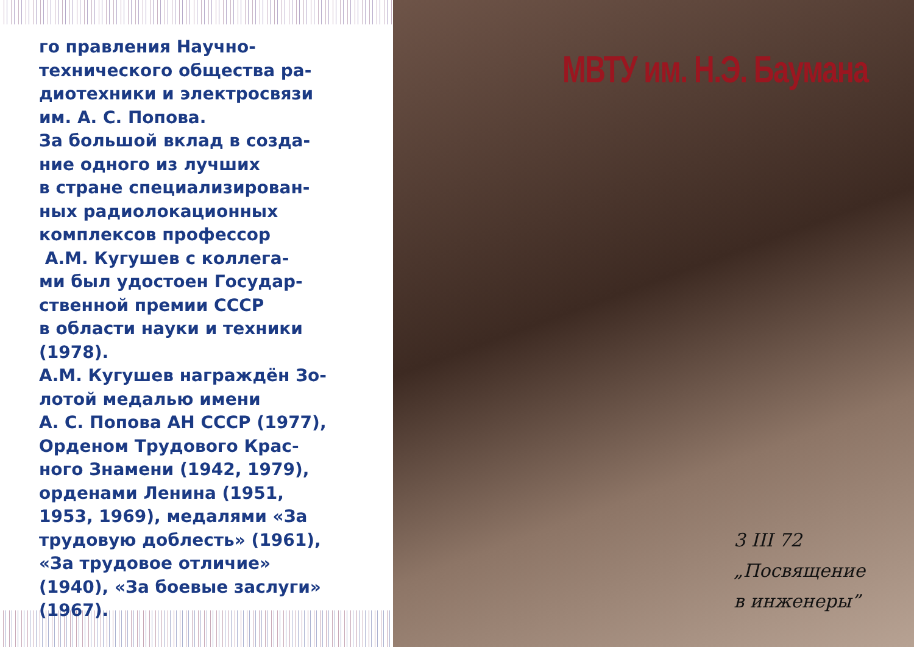го правления Научно-
технического общества ра-
диотехники и электросвязи
им. А. С. Попова.
За большой вклад в созда-
ние одного из лучших
в стране специализирован-
ных радиолокационных
комплексов профессор
А.М. Кугушев с коллега-
ми был удостоен Государ-
ственной премии СССР
в области науки и техники
(1978).
А.М. Кугушев награждён Зо-
лотой медалью имени
А. С. Попова АН СССР (1977),
Орденом Трудового Крас-
ного Знамени (1942, 1979),
орденами Ленина (1951,
1953, 1969), медалями «За
трудовую доблесть» (1961),
«За трудовое отличие»
(1940), «За боевые заслуги»
(1967).
МВТУ им. Н.Э. Баумана
3 III 72
„Посвящение
в инженеры”